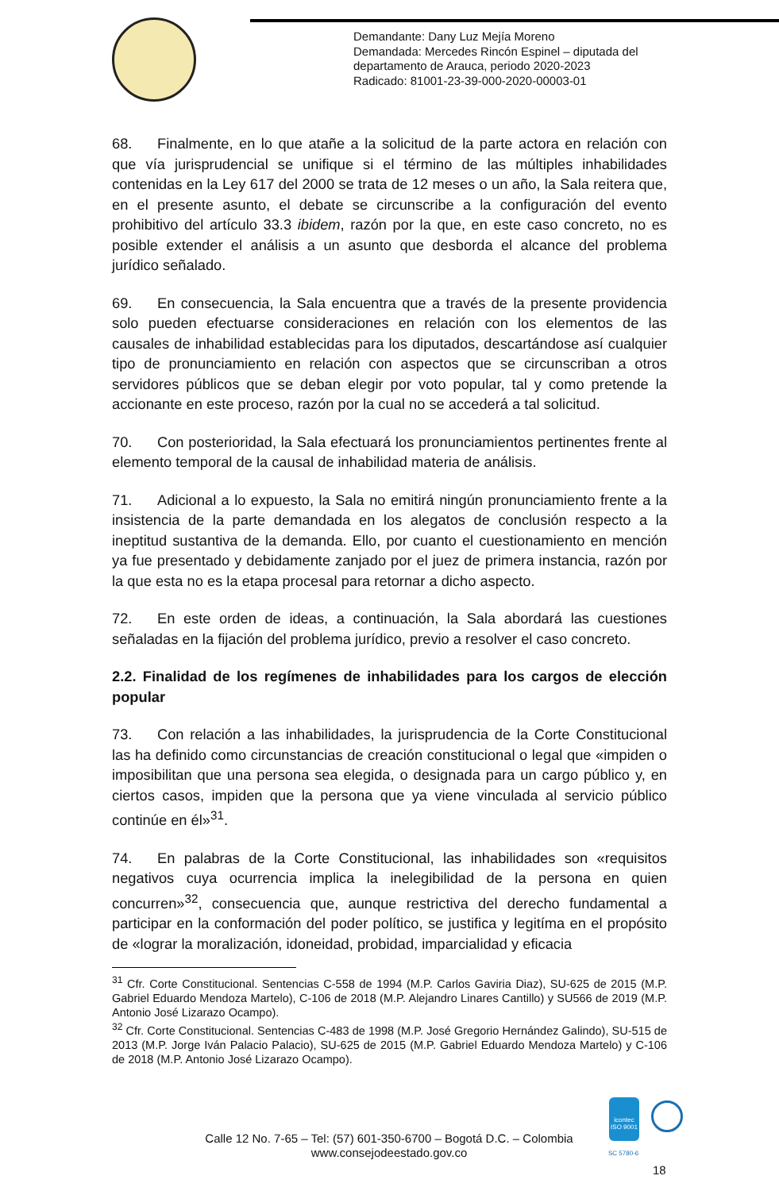Demandante: Dany Luz Mejía Moreno
Demandada: Mercedes Rincón Espinel – diputada del
departamento de Arauca, periodo 2020-2023
Radicado: 81001-23-39-000-2020-00003-01
68. Finalmente, en lo que atañe a la solicitud de la parte actora en relación con que vía jurisprudencial se unifique si el término de las múltiples inhabilidades contenidas en la Ley 617 del 2000 se trata de 12 meses o un año, la Sala reitera que, en el presente asunto, el debate se circunscribe a la configuración del evento prohibitivo del artículo 33.3 ibidem, razón por la que, en este caso concreto, no es posible extender el análisis a un asunto que desborda el alcance del problema jurídico señalado.
69. En consecuencia, la Sala encuentra que a través de la presente providencia solo pueden efectuarse consideraciones en relación con los elementos de las causales de inhabilidad establecidas para los diputados, descartándose así cualquier tipo de pronunciamiento en relación con aspectos que se circunscriban a otros servidores públicos que se deban elegir por voto popular, tal y como pretende la accionante en este proceso, razón por la cual no se accederá a tal solicitud.
70. Con posterioridad, la Sala efectuará los pronunciamientos pertinentes frente al elemento temporal de la causal de inhabilidad materia de análisis.
71. Adicional a lo expuesto, la Sala no emitirá ningún pronunciamiento frente a la insistencia de la parte demandada en los alegatos de conclusión respecto a la ineptitud sustantiva de la demanda. Ello, por cuanto el cuestionamiento en mención ya fue presentado y debidamente zanjado por el juez de primera instancia, razón por la que esta no es la etapa procesal para retornar a dicho aspecto.
72. En este orden de ideas, a continuación, la Sala abordará las cuestiones señaladas en la fijación del problema jurídico, previo a resolver el caso concreto.
2.2. Finalidad de los regímenes de inhabilidades para los cargos de elección popular
73. Con relación a las inhabilidades, la jurisprudencia de la Corte Constitucional las ha definido como circunstancias de creación constitucional o legal que «impiden o imposibilitan que una persona sea elegida, o designada para un cargo público y, en ciertos casos, impiden que la persona que ya viene vinculada al servicio público continúe en él»<sup>31</sup>.
74. En palabras de la Corte Constitucional, las inhabilidades son «requisitos negativos cuya ocurrencia implica la inelegibilidad de la persona en quien concurren»<sup>32</sup>, consecuencia que, aunque restrictiva del derecho fundamental a participar en la conformación del poder político, se justifica y legitíma en el propósito de «lograr la moralización, idoneidad, probidad, imparcialidad y eficacia
<sup>31</sup> Cfr. Corte Constitucional. Sentencias C-558 de 1994 (M.P. Carlos Gaviria Diaz), SU-625 de 2015 (M.P. Gabriel Eduardo Mendoza Martelo), C-106 de 2018 (M.P. Alejandro Linares Cantillo) y SU566 de 2019 (M.P. Antonio José Lizarazo Ocampo).
<sup>32</sup> Cfr. Corte Constitucional. Sentencias C-483 de 1998 (M.P. José Gregorio Hernández Galindo), SU-515 de 2013 (M.P. Jorge Iván Palacio Palacio), SU-625 de 2015 (M.P. Gabriel Eduardo Mendoza Martelo) y C-106 de 2018 (M.P. Antonio José Lizarazo Ocampo).
icontec
ISO 9001
SC 5780-6
Calle 12 No. 7-65 – Tel: (57) 601-350-6700 – Bogotá D.C. – Colombia
www.consejodeestado.gov.co
18